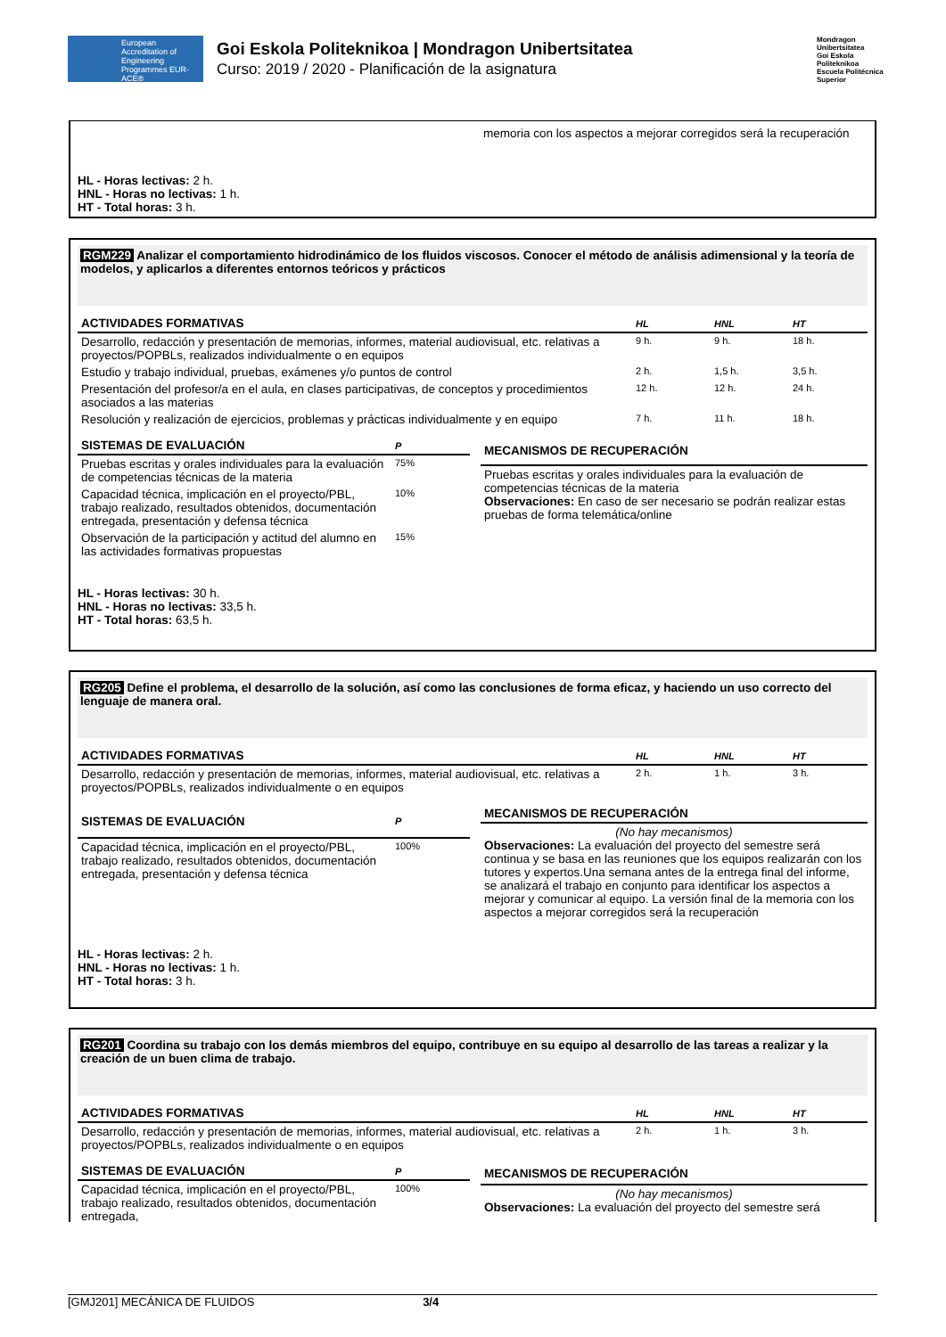European Accreditation of Engineering Programmes EUR-ACE®
Goi Eskola Politeknikoa | Mondragon Unibertsitatea
Curso: 2019 / 2020 - Planificación de la asignatura
Mondragon Unibertsitatea
Goi Eskola Politeknikoa
Escuela Politécnica Superior
memoria con los aspectos a mejorar corregidos será la recuperación
HL - Horas lectivas: 2 h.
HNL - Horas no lectivas: 1 h.
HT - Total horas: 3 h.
RGM229 Analizar el comportamiento hidrodinámico de los fluidos viscosos. Conocer el método de análisis adimensional y la teoría de modelos, y aplicarlos a diferentes entornos teóricos y prácticos
| ACTIVIDADES FORMATIVAS | HL | HNL | HT |
| --- | --- | --- | --- |
| Desarrollo, redacción y presentación de memorias, informes, material audiovisual, etc. relativas a proyectos/POPBLs, realizados individualmente o en equipos | 9 h. | 9 h. | 18 h. |
| Estudio y trabajo individual, pruebas, exámenes y/o puntos de control | 2 h. | 1,5 h. | 3,5 h. |
| Presentación del profesor/a en el aula, en clases participativas, de conceptos y procedimientos asociados a las materias | 12 h. | 12 h. | 24 h. |
| Resolución y realización de ejercicios, problemas y prácticas individualmente y en equipo | 7 h. | 11 h. | 18 h. |
| SISTEMAS DE EVALUACIÓN | P |
| --- | --- |
| Pruebas escritas y orales individuales para la evaluación de competencias técnicas de la materia | 75% |
| Capacidad técnica, implicación en el proyecto/PBL, trabajo realizado, resultados obtenidos, documentación entregada, presentación y defensa técnica | 10% |
| Observación de la participación y actitud del alumno en las actividades formativas propuestas | 15% |
| MECANISMOS DE RECUPERACIÓN |
| --- |
| Pruebas escritas y orales individuales para la evaluación de competencias técnicas de la materia Observaciones: En caso de ser necesario se podrán realizar estas pruebas de forma telemática/online |
HL - Horas lectivas: 30 h.
HNL - Horas no lectivas: 33,5 h.
HT - Total horas: 63,5 h.
RG205 Define el problema, el desarrollo de la solución, así como las conclusiones de forma eficaz, y haciendo un uso correcto del lenguaje de manera oral.
| ACTIVIDADES FORMATIVAS | HL | HNL | HT |
| --- | --- | --- | --- |
| Desarrollo, redacción y presentación de memorias, informes, material audiovisual, etc. relativas a proyectos/POPBLs, realizados individualmente o en equipos | 2 h. | 1 h. | 3 h. |
| SISTEMAS DE EVALUACIÓN | P |
| --- | --- |
| Capacidad técnica, implicación en el proyecto/PBL, trabajo realizado, resultados obtenidos, documentación entregada, presentación y defensa técnica | 100% |
| MECANISMOS DE RECUPERACIÓN |
| --- |
| (No hay mecanismos) Observaciones: La evaluación del proyecto del semestre será continua y se basa en las reuniones que los equipos realizarán con los tutores y expertos.Una semana antes de la entrega final del informe, se analizará el trabajo en conjunto para identificar los aspectos a mejorar y comunicar al equipo. La versión final de la memoria con los aspectos a mejorar corregidos será la recuperación |
HL - Horas lectivas: 2 h.
HNL - Horas no lectivas: 1 h.
HT - Total horas: 3 h.
RG201 Coordina su trabajo con los demás miembros del equipo, contribuye en su equipo al desarrollo de las tareas a realizar y la creación de un buen clima de trabajo.
| ACTIVIDADES FORMATIVAS | HL | HNL | HT |
| --- | --- | --- | --- |
| Desarrollo, redacción y presentación de memorias, informes, material audiovisual, etc. relativas a proyectos/POPBLs, realizados individualmente o en equipos | 2 h. | 1 h. | 3 h. |
| SISTEMAS DE EVALUACIÓN | P |
| --- | --- |
| Capacidad técnica, implicación en el proyecto/PBL, trabajo realizado, resultados obtenidos, documentación entregada, | 100% |
| MECANISMOS DE RECUPERACIÓN |
| --- |
| (No hay mecanismos) Observaciones: La evaluación del proyecto del semestre será |
[GMJ201] MECÁNICA DE FLUIDOS 3/4